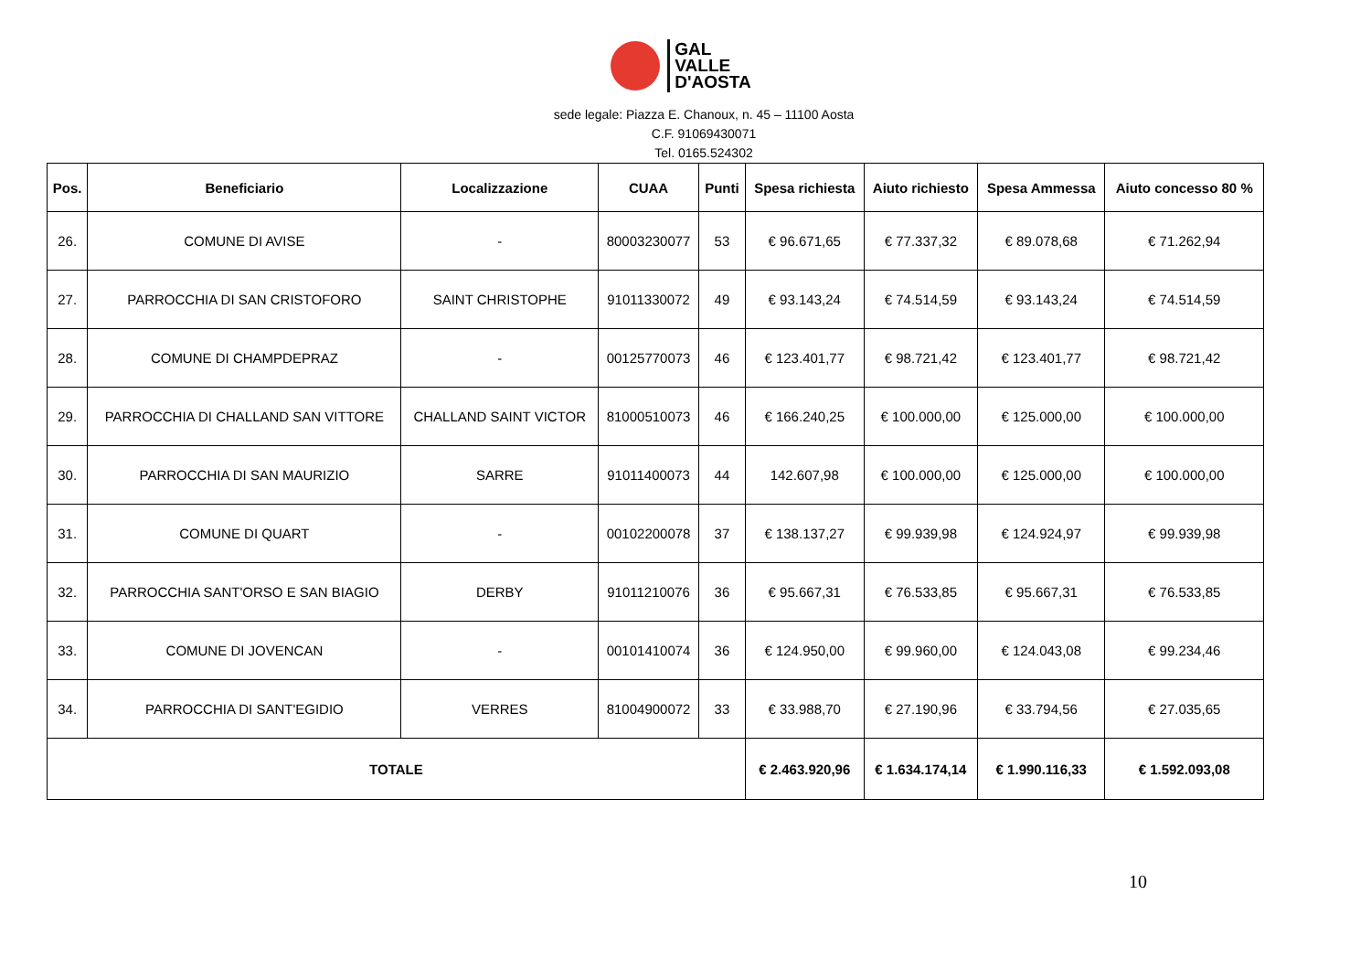GAL
VALLE
D'AOSTA
sede legale: Piazza E. Chanoux, n. 45 – 11100 Aosta
C.F. 91069430071
Tel. 0165.524302
| Pos. | Beneficiario | Localizzazione | CUAA | Punti | Spesa richiesta | Aiuto richiesto | Spesa Ammessa | Aiuto concesso 80 % |
| --- | --- | --- | --- | --- | --- | --- | --- | --- |
| 26. | COMUNE DI AVISE | - | 80003230077 | 53 | € 96.671,65 | € 77.337,32 | € 89.078,68 | € 71.262,94 |
| 27. | PARROCCHIA DI SAN CRISTOFORO | SAINT CHRISTOPHE | 91011330072 | 49 | € 93.143,24 | € 74.514,59 | € 93.143,24 | € 74.514,59 |
| 28. | COMUNE DI CHAMPDEPRAZ | - | 00125770073 | 46 | € 123.401,77 | € 98.721,42 | € 123.401,77 | € 98.721,42 |
| 29. | PARROCCHIA DI CHALLAND SAN VITTORE | CHALLAND SAINT VICTOR | 81000510073 | 46 | € 166.240,25 | € 100.000,00 | € 125.000,00 | € 100.000,00 |
| 30. | PARROCCHIA DI SAN MAURIZIO | SARRE | 91011400073 | 44 | 142.607,98 | € 100.000,00 | € 125.000,00 | € 100.000,00 |
| 31. | COMUNE DI QUART | - | 00102200078 | 37 | € 138.137,27 | € 99.939,98 | € 124.924,97 | € 99.939,98 |
| 32. | PARROCCHIA SANT'ORSO E SAN BIAGIO | DERBY | 91011210076 | 36 | € 95.667,31 | € 76.533,85 | € 95.667,31 | € 76.533,85 |
| 33. | COMUNE DI JOVENCAN | - | 00101410074 | 36 | € 124.950,00 | € 99.960,00 | € 124.043,08 | € 99.234,46 |
| 34. | PARROCCHIA DI SANT'EGIDIO | VERRES | 81004900072 | 33 | € 33.988,70 | € 27.190,96 | € 33.794,56 | € 27.035,65 |
| TOTALE | | | | | € 2.463.920,96 | € 1.634.174,14 | € 1.990.116,33 | € 1.592.093,08 |
10